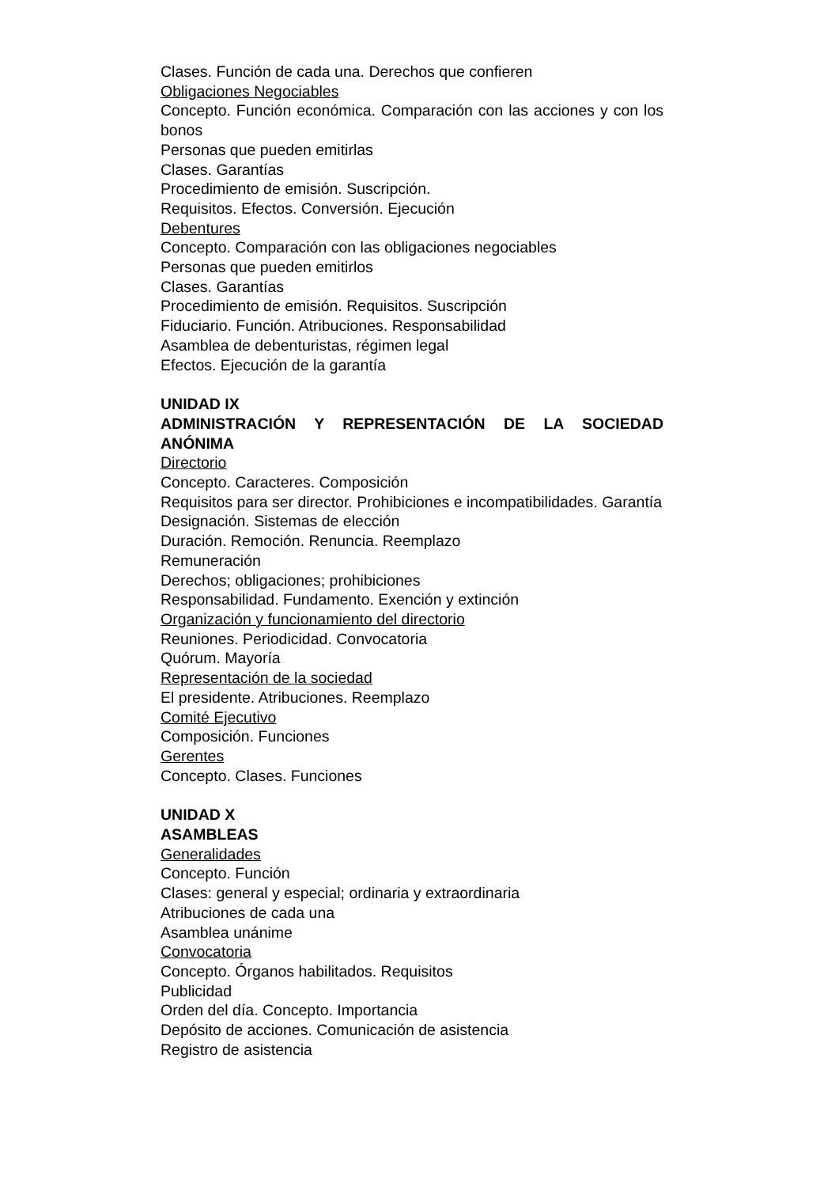Clases. Función de cada una. Derechos que confieren
Obligaciones Negociables
Concepto. Función económica. Comparación con las acciones y con los bonos
Personas que pueden emitirlas
Clases. Garantías
Procedimiento de emisión. Suscripción.
Requisitos. Efectos. Conversión. Ejecución
Debentures
Concepto. Comparación con las obligaciones negociables
Personas que pueden emitirlos
Clases. Garantías
Procedimiento de emisión. Requisitos. Suscripción
Fiduciario. Función. Atribuciones. Responsabilidad
Asamblea de debenturistas, régimen legal
Efectos. Ejecución de la garantía
UNIDAD IX
ADMINISTRACIÓN Y REPRESENTACIÓN DE LA SOCIEDAD ANÓNIMA
Directorio
Concepto. Caracteres. Composición
Requisitos para ser director. Prohibiciones e incompatibilidades. Garantía
Designación. Sistemas de elección
Duración. Remoción. Renuncia. Reemplazo
Remuneración
Derechos; obligaciones; prohibiciones
Responsabilidad. Fundamento. Exención y extinción
Organización y funcionamiento del directorio
Reuniones. Periodicidad. Convocatoria
Quórum. Mayoría
Representación de la sociedad
El presidente. Atribuciones. Reemplazo
Comité Ejecutivo
Composición. Funciones
Gerentes
Concepto. Clases. Funciones
UNIDAD X
ASAMBLEAS
Generalidades
Concepto. Función
Clases: general y especial; ordinaria y extraordinaria
Atribuciones de cada una
Asamblea unánime
Convocatoria
Concepto. Órganos habilitados. Requisitos
Publicidad
Orden del día. Concepto. Importancia
Depósito de acciones. Comunicación de asistencia
Registro de asistencia